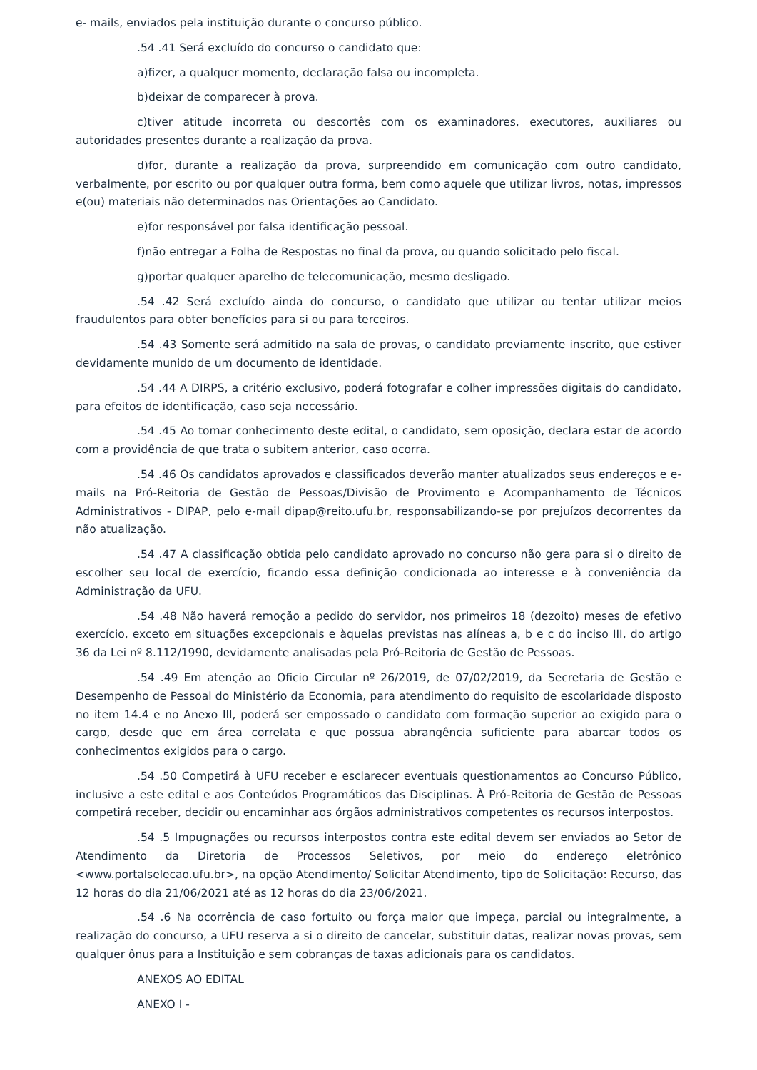e- mails, enviados pela instituição durante o concurso público.
.54 .41 Será excluído do concurso o candidato que:
a)fizer, a qualquer momento, declaração falsa ou incompleta.
b)deixar de comparecer à prova.
c)tiver atitude incorreta ou descortês com os examinadores, executores, auxiliares ou autoridades presentes durante a realização da prova.
d)for, durante a realização da prova, surpreendido em comunicação com outro candidato, verbalmente, por escrito ou por qualquer outra forma, bem como aquele que utilizar livros, notas, impressos e(ou) materiais não determinados nas Orientações ao Candidato.
e)for responsável por falsa identificação pessoal.
f)não entregar a Folha de Respostas no final da prova, ou quando solicitado pelo fiscal.
g)portar qualquer aparelho de telecomunicação, mesmo desligado.
.54 .42 Será excluído ainda do concurso, o candidato que utilizar ou tentar utilizar meios fraudulentos para obter benefícios para si ou para terceiros.
.54 .43 Somente será admitido na sala de provas, o candidato previamente inscrito, que estiver devidamente munido de um documento de identidade.
.54 .44 A DIRPS, a critério exclusivo, poderá fotografar e colher impressões digitais do candidato, para efeitos de identificação, caso seja necessário.
.54 .45 Ao tomar conhecimento deste edital, o candidato, sem oposição, declara estar de acordo com a providência de que trata o subitem anterior, caso ocorra.
.54 .46 Os candidatos aprovados e classificados deverão manter atualizados seus endereços e e-mails na Pró-Reitoria de Gestão de Pessoas/Divisão de Provimento e Acompanhamento de Técnicos Administrativos - DIPAP, pelo e-mail dipap@reito.ufu.br, responsabilizando-se por prejuízos decorrentes da não atualização.
.54 .47 A classificação obtida pelo candidato aprovado no concurso não gera para si o direito de escolher seu local de exercício, ficando essa definição condicionada ao interesse e à conveniência da Administração da UFU.
.54 .48 Não haverá remoção a pedido do servidor, nos primeiros 18 (dezoito) meses de efetivo exercício, exceto em situações excepcionais e àquelas previstas nas alíneas a, b e c do inciso III, do artigo 36 da Lei nº 8.112/1990, devidamente analisadas pela Pró-Reitoria de Gestão de Pessoas.
.54 .49 Em atenção ao Oficio Circular nº 26/2019, de 07/02/2019, da Secretaria de Gestão e Desempenho de Pessoal do Ministério da Economia, para atendimento do requisito de escolaridade disposto no item 14.4 e no Anexo III, poderá ser empossado o candidato com formação superior ao exigido para o cargo, desde que em área correlata e que possua abrangência suficiente para abarcar todos os conhecimentos exigidos para o cargo.
.54 .50 Competirá à UFU receber e esclarecer eventuais questionamentos ao Concurso Público, inclusive a este edital e aos Conteúdos Programáticos das Disciplinas. À Pró-Reitoria de Gestão de Pessoas competirá receber, decidir ou encaminhar aos órgãos administrativos competentes os recursos interpostos.
.54 .5 Impugnações ou recursos interpostos contra este edital devem ser enviados ao Setor de Atendimento da Diretoria de Processos Seletivos, por meio do endereço eletrônico <www.portalselecao.ufu.br>, na opção Atendimento/ Solicitar Atendimento, tipo de Solicitação: Recurso, das 12 horas do dia 21/06/2021 até as 12 horas do dia 23/06/2021.
.54 .6 Na ocorrência de caso fortuito ou força maior que impeça, parcial ou integralmente, a realização do concurso, a UFU reserva a si o direito de cancelar, substituir datas, realizar novas provas, sem qualquer ônus para a Instituição e sem cobranças de taxas adicionais para os candidatos.
ANEXOS AO EDITAL
ANEXO I -